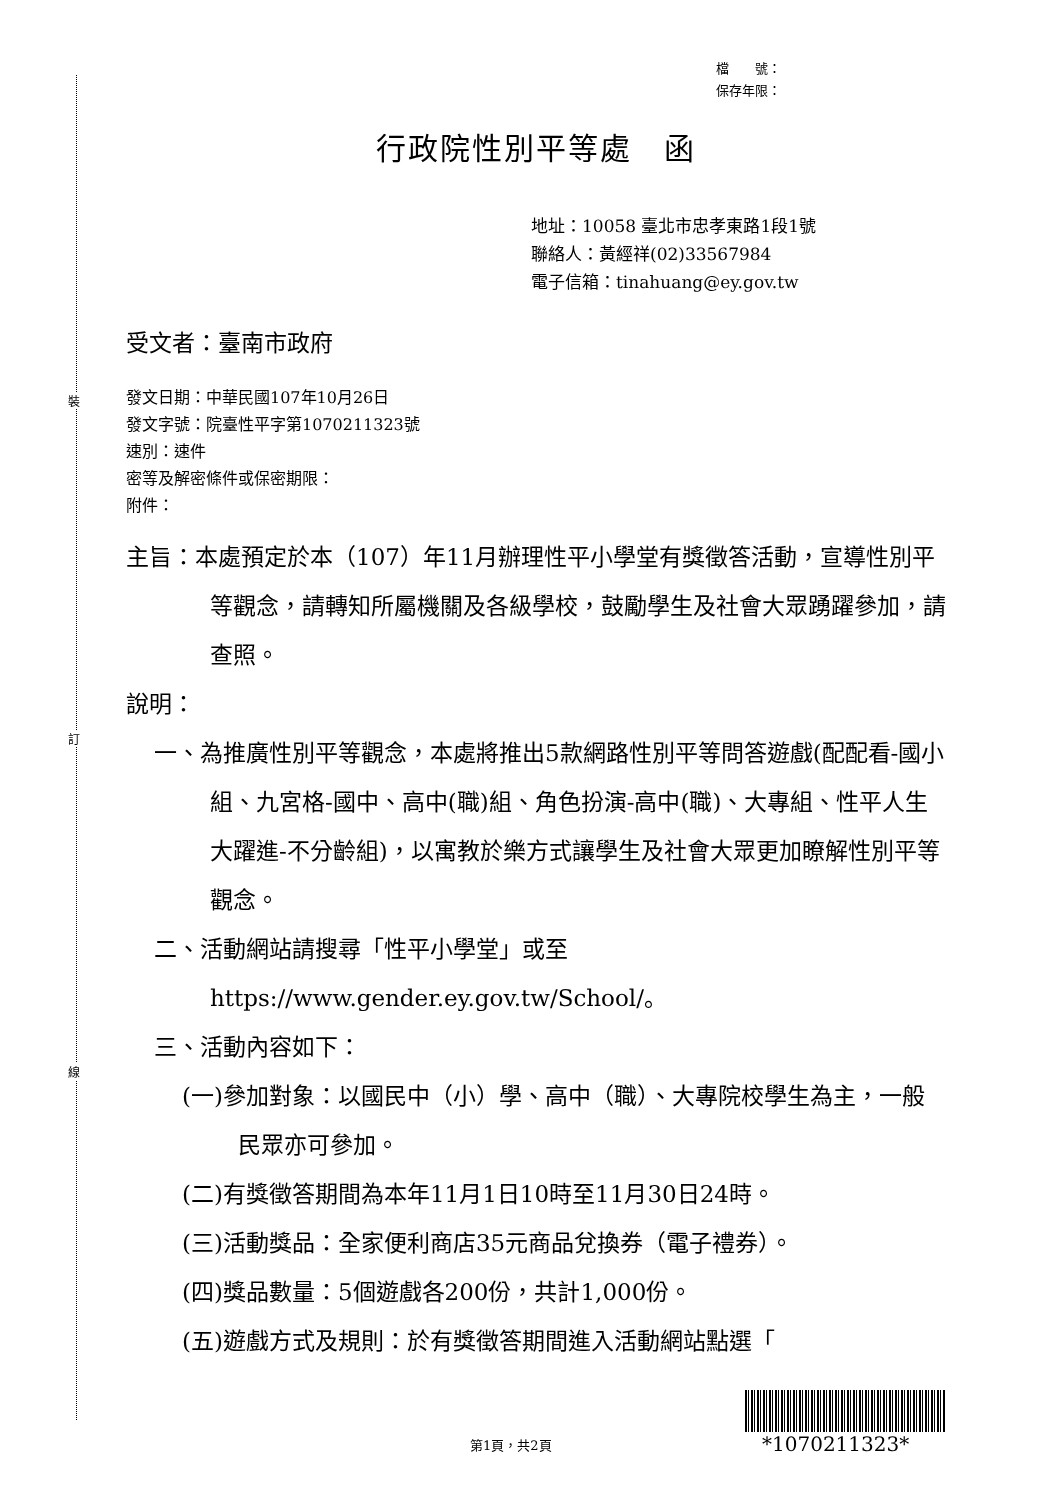裝
訂
線
檔　　號：
保存年限：
行政院性別平等處　函
地址：10058 臺北市忠孝東路1段1號
聯絡人：黃經祥(02)33567984
電子信箱：tinahuang@ey.gov.tw
受文者：臺南市政府
發文日期：中華民國107年10月26日
發文字號：院臺性平字第1070211323號
速別：速件
密等及解密條件或保密期限：
附件：
主旨：本處預定於本（107）年11月辦理性平小學堂有獎徵答活動，宣導性別平等觀念，請轉知所屬機關及各級學校，鼓勵學生及社會大眾踴躍參加，請查照。
說明：
一、為推廣性別平等觀念，本處將推出5款網路性別平等問答遊戲(配配看-國小組、九宮格-國中、高中(職)組、角色扮演-高中(職)、大專組、性平人生大躍進-不分齡組)，以寓教於樂方式讓學生及社會大眾更加瞭解性別平等觀念。
二、活動網站請搜尋「性平小學堂」或至https://www.gender.ey.gov.tw/School/。
三、活動內容如下：
(一)參加對象：以國民中（小）學、高中（職）、大專院校學生為主，一般民眾亦可參加。
(二)有獎徵答期間為本年11月1日10時至11月30日24時。
(三)活動獎品：全家便利商店35元商品兌換券（電子禮券）。
(四)獎品數量：5個遊戲各200份，共計1,000份。
(五)遊戲方式及規則：於有獎徵答期間進入活動網站點選「
第1頁，共2頁 *1070211323*